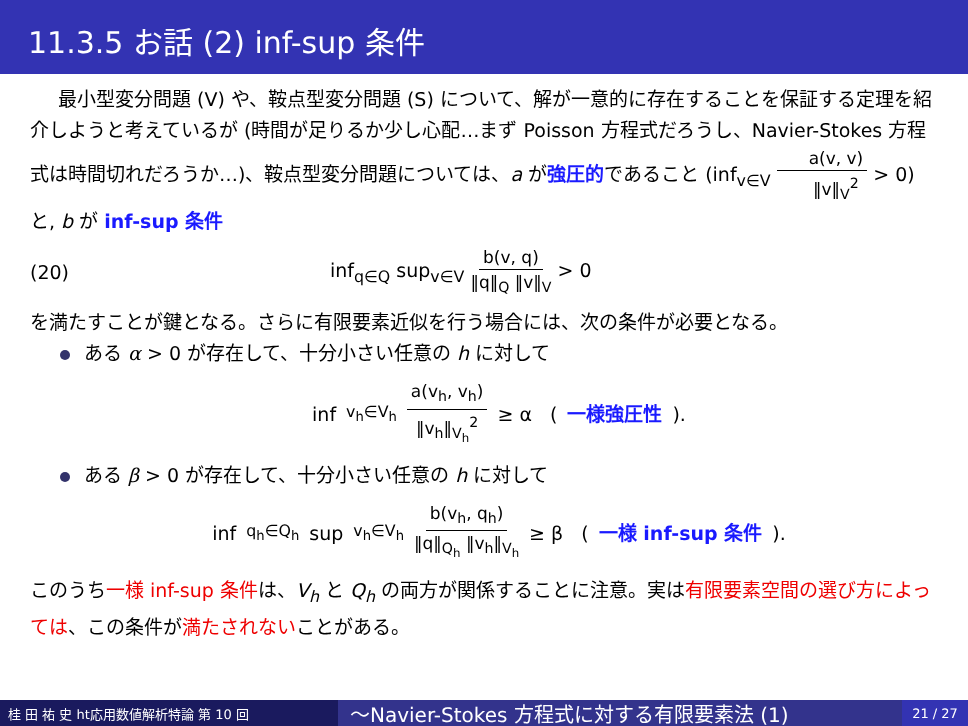11.3.5 お話 (2) inf-sup 条件
最小型変分問題 (V) や、鞍点型変分問題 (S) について、解が一意的に存在することを保証する定理を紹介しようと考えているが (時間が足りるか少し心配…まず Poisson 方程式だろうし、Navier-Stokes 方程式は時間切れだろうか…)、鞍点型変分問題については、a が強圧的であること (inf<sub>v∈V</sub> a(v, v) ‖v‖<sub>V</sub><sup>2</sup> > 0) と, b が inf-sup 条件
(20) inf<sub>q∈Q</sub> sup<sub>v∈V</sub> b(v, q) ‖q‖<sub>Q</sub> ‖v‖<sub>V</sub> > 0
を満たすことが鍵となる。さらに有限要素近似を行う場合には、次の条件が必要となる。
ある α > 0 が存在して、十分小さい任意の h に対して
inf<sub>v<sub>h</sub>∈V<sub>h</sub></sub> a(v<sub>h</sub>, v<sub>h</sub>) ‖v<sub>h</sub>‖<sub>V<sub>h</sub></sub><sup>2</sup> ≥ α (一様強圧性).
ある β > 0 が存在して、十分小さい任意の h に対して
inf<sub>q<sub>h</sub>∈Q<sub>h</sub></sub> sup<sub>v<sub>h</sub>∈V<sub>h</sub></sub> b(v<sub>h</sub>, q<sub>h</sub>) ‖q‖<sub>Q<sub>h</sub></sub> ‖v<sub>h</sub>‖<sub>V<sub>h</sub></sub> ≥ β (一様 inf-sup 条件).
このうち一様 inf-sup 条件は、V<sub>h</sub> と Q<sub>h</sub> の両方が関係することに注意。実は有限要素空間の選び方によっては、この条件が満たされないことがある。
桂 田 祐 史 ht応用数値解析特論 第 10 回
〜Navier-Stokes 方程式に対する有限要素法 (1)
21 / 27